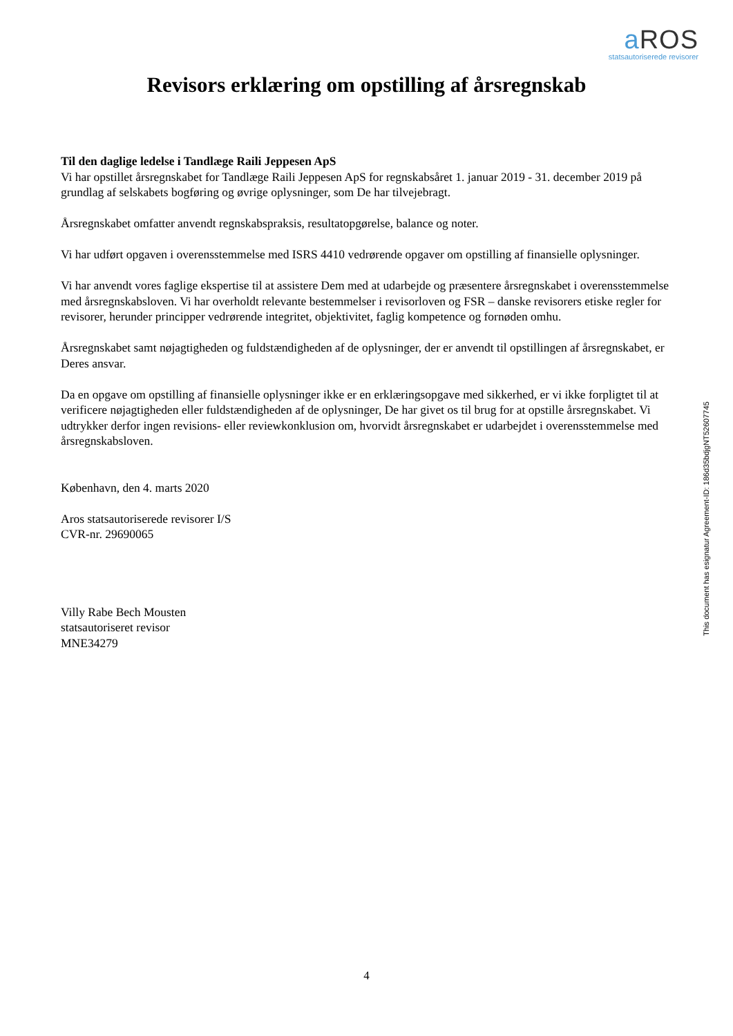a ROS
statsautoriserede revisorer
Revisors erklæring om opstilling af årsregnskab
Til den daglige ledelse i Tandlæge Raili Jeppesen ApS
Vi har opstillet årsregnskabet for Tandlæge Raili Jeppesen ApS for regnskabsåret 1. januar 2019 - 31. december 2019 på grundlag af selskabets bogføring og øvrige oplysninger, som De har tilvejebragt.
Årsregnskabet omfatter anvendt regnskabspraksis, resultatopgørelse, balance og noter.
Vi har udført opgaven i overensstemmelse med ISRS 4410 vedrørende opgaver om opstilling af finansielle oplysninger.
Vi har anvendt vores faglige ekspertise til at assistere Dem med at udarbejde og præsentere årsregnskabet i overensstemmelse med årsregnskabsloven. Vi har overholdt relevante bestemmelser i revisorloven og FSR – danske revisorers etiske regler for revisorer, herunder principper vedrørende integritet, objektivitet, faglig kompetence og fornøden omhu.
Årsregnskabet samt nøjagtigheden og fuldstændigheden af de oplysninger, der er anvendt til opstillingen af årsregnskabet, er Deres ansvar.
Da en opgave om opstilling af finansielle oplysninger ikke er en erklæringsopgave med sikkerhed, er vi ikke forpligtet til at verificere nøjagtigheden eller fuldstændigheden af de oplysninger, De har givet os til brug for at opstille årsregnskabet. Vi udtrykker derfor ingen revisions- eller reviewkonklusion om, hvorvidt årsregnskabet er udarbejdet i overensstemmelse med årsregnskabsloven.
København, den 4. marts 2020
Aros statsautoriserede revisorer I/S
CVR-nr. 29690065
Villy Rabe Bech Mousten
statsautoriseret revisor
MNE34279
This document has esignatur Agreement-ID: 186d35bdjgNT52607745
4